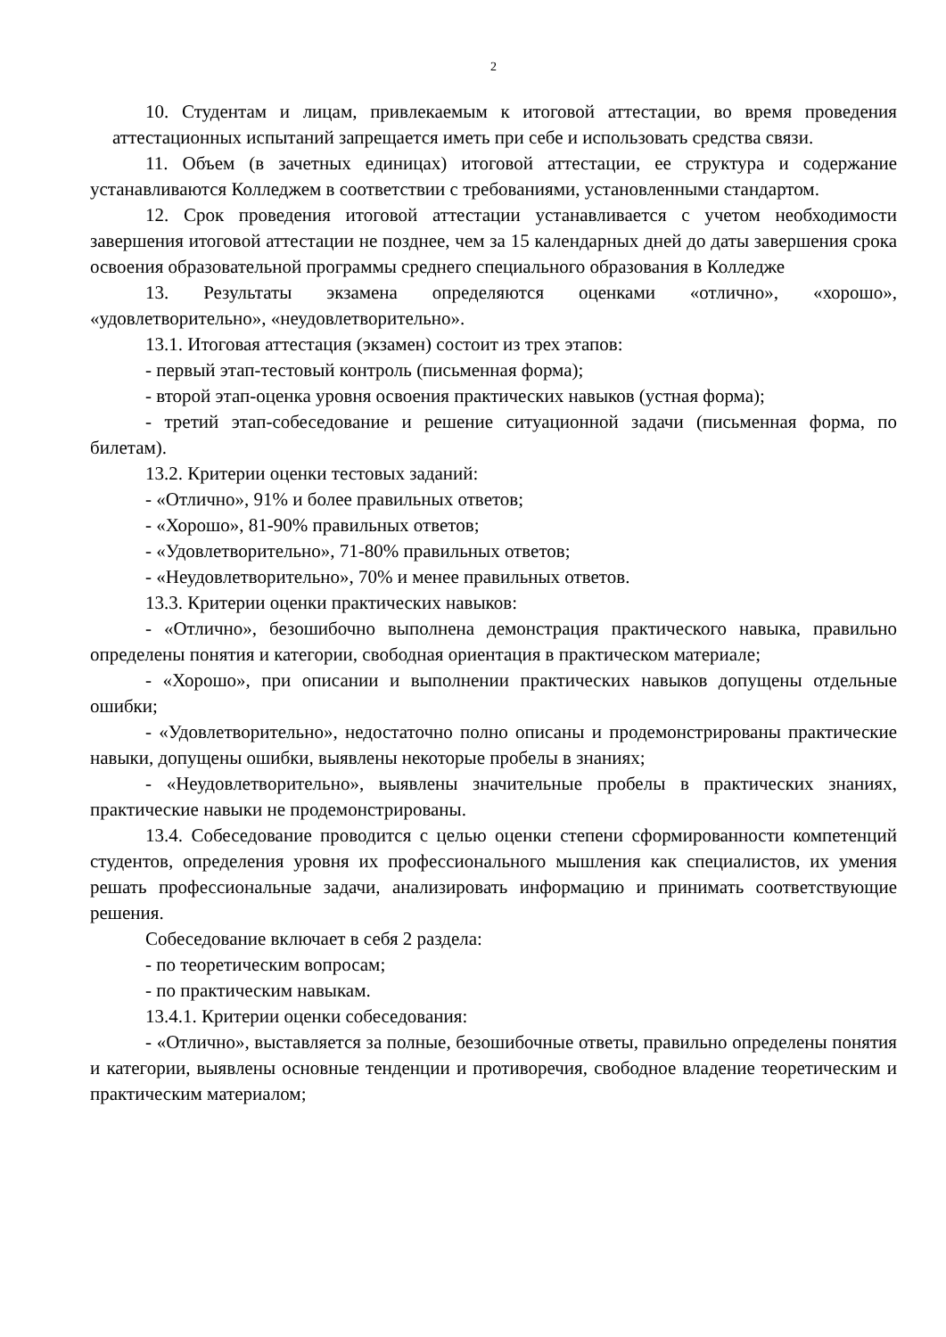2
10. Студентам и лицам, привлекаемым к итоговой аттестации, во время проведения аттестационных испытаний запрещается иметь при себе и использовать средства связи.
11. Объем (в зачетных единицах) итоговой аттестации, ее структура и содержание устанавливаются Колледжем в соответствии с требованиями, установленными стандартом.
12. Срок проведения итоговой аттестации устанавливается с учетом необходимости завершения итоговой аттестации не позднее, чем за 15 календарных дней до даты завершения срока освоения образовательной программы среднего специального образования в Колледже
13. Результаты экзамена определяются оценками «отлично», «хорошо», «удовлетворительно», «неудовлетворительно».
13.1. Итоговая аттестация (экзамен) состоит из трех этапов:
- первый этап-тестовый контроль (письменная форма);
- второй этап-оценка уровня освоения практических навыков (устная форма);
- третий этап-собеседование и решение ситуационной задачи (письменная форма, по билетам).
13.2. Критерии оценки тестовых заданий:
- «Отлично», 91% и более правильных ответов;
- «Хорошо», 81-90% правильных ответов;
- «Удовлетворительно», 71-80% правильных ответов;
- «Неудовлетворительно», 70% и менее правильных ответов.
13.3. Критерии оценки практических навыков:
- «Отлично», безошибочно выполнена демонстрация практического навыка, правильно определены понятия и категории, свободная ориентация в практическом материале;
- «Хорошо», при описании и выполнении практических навыков допущены отдельные ошибки;
- «Удовлетворительно», недостаточно полно описаны и продемонстрированы практические навыки, допущены ошибки, выявлены некоторые пробелы в знаниях;
- «Неудовлетворительно», выявлены значительные пробелы в практических знаниях, практические навыки не продемонстрированы.
13.4. Собеседование проводится с целью оценки степени сформированности компетенций студентов, определения уровня их профессионального мышления как специалистов, их умения решать профессиональные задачи, анализировать информацию и принимать соответствующие решения.
Собеседование включает в себя 2 раздела:
- по теоретическим вопросам;
- по практическим навыкам.
13.4.1. Критерии оценки собеседования:
- «Отлично», выставляется за полные, безошибочные ответы, правильно определены понятия и категории, выявлены основные тенденции и противоречия, свободное владение теоретическим и практическим материалом;